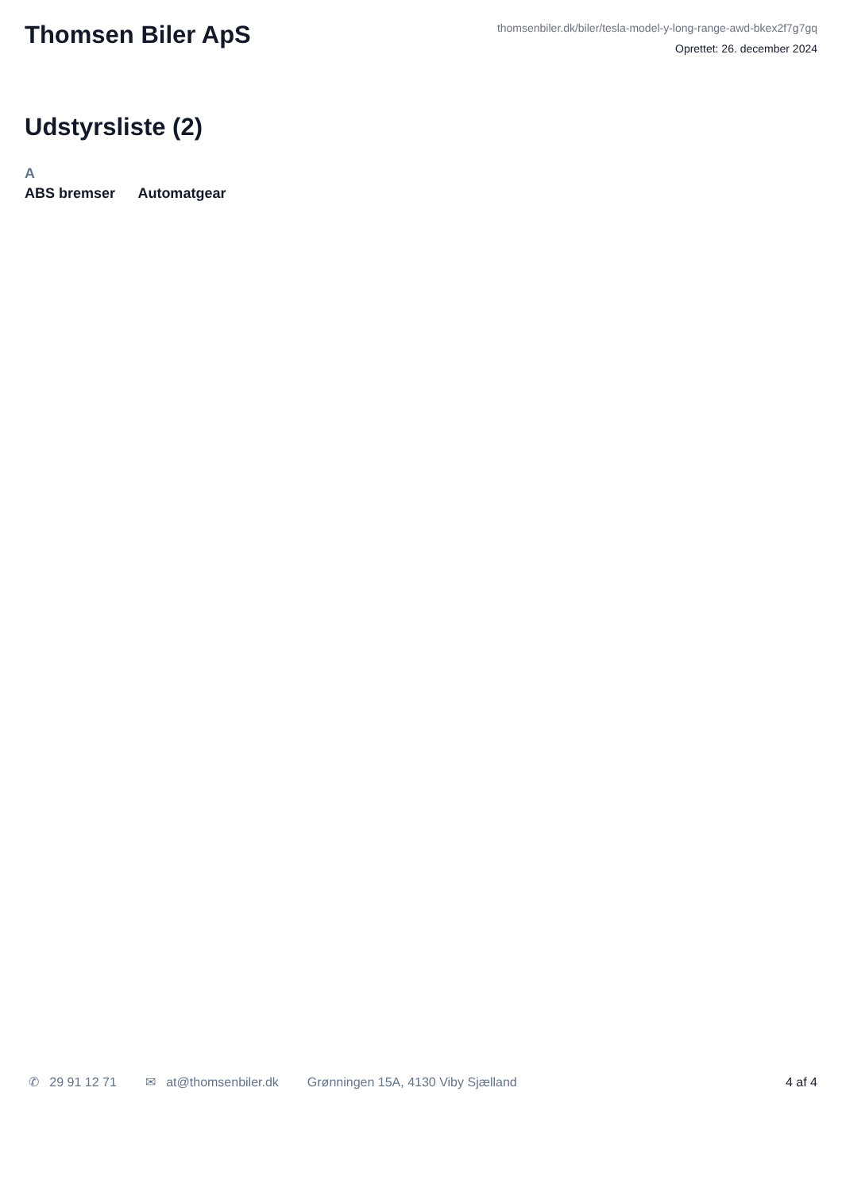Thomsen Biler ApS
thomsenbiler.dk/biler/tesla-model-y-long-range-awd-bkex2f7g7gq
Oprettet: 26. december 2024
Udstyrsliste (2)
A
ABS bremser Automatgear
✆ 29 91 12 71 ✉ at@thomsenbiler.dk Grønningen 15A, 4130 Viby Sjælland 4 af 4